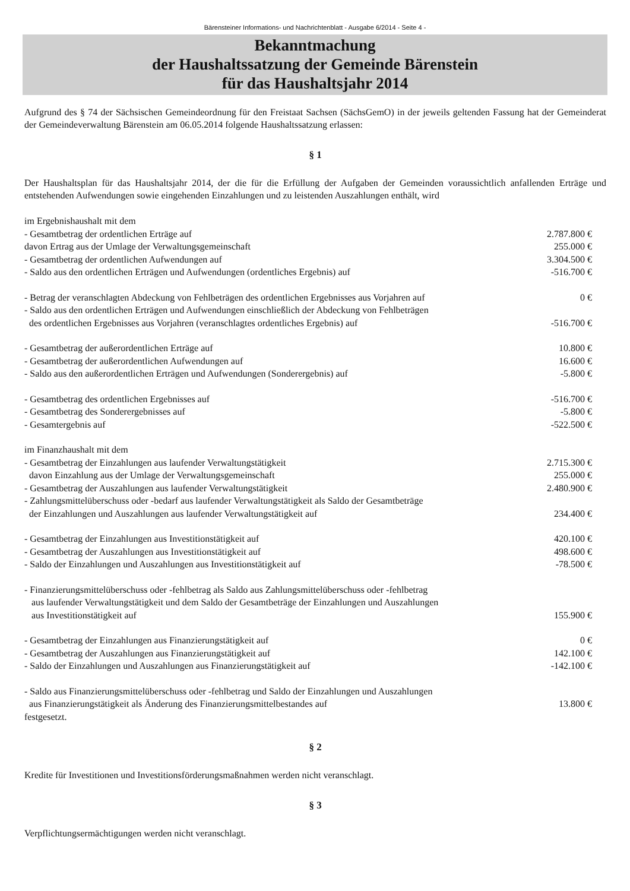Bärensteiner Informations- und Nachrichtenblatt - Ausgabe 6/2014 - Seite 4 -
Bekanntmachung
der Haushaltssatzung der Gemeinde Bärenstein
für das Haushaltsjahr 2014
Aufgrund des § 74 der Sächsischen Gemeindeordnung für den Freistaat Sachsen (SächsGemO) in der jeweils geltenden Fassung hat der Gemeinderat der Gemeindeverwaltung Bärenstein am 06.05.2014 folgende Haushaltssatzung erlassen:
§ 1
Der Haushaltsplan für das Haushaltsjahr 2014, der die für die Erfüllung der Aufgaben der Gemeinden voraussichtlich anfallenden Erträge und entstehenden Aufwendungen sowie eingehenden Einzahlungen und zu leistenden Auszahlungen enthält, wird
| im Ergebnishaushalt mit dem | |
| - Gesamtbetrag der ordentlichen Erträge auf | 2.787.800 € |
| davon Ertrag aus der Umlage der Verwaltungsgemeinschaft | 255.000 € |
| - Gesamtbetrag der ordentlichen Aufwendungen auf | 3.304.500 € |
| - Saldo aus den ordentlichen Erträgen und Aufwendungen (ordentliches Ergebnis) auf | -516.700 € |
| - Betrag der veranschlagten Abdeckung von Fehlbeträgen des ordentlichen Ergebnisses aus Vorjahren auf | 0 € |
| - Saldo aus den ordentlichen Erträgen und Aufwendungen einschließlich der Abdeckung von Fehlbeträgen des ordentlichen Ergebnisses aus Vorjahren (veranschlagtes ordentliches Ergebnis) auf | -516.700 € |
| - Gesamtbetrag der außerordentlichen Erträge auf | 10.800 € |
| - Gesamtbetrag der außerordentlichen Aufwendungen auf | 16.600 € |
| - Saldo aus den außerordentlichen Erträgen und Aufwendungen (Sonderergebnis) auf | -5.800 € |
| - Gesamtbetrag des ordentlichen Ergebnisses auf | -516.700 € |
| - Gesamtbetrag des Sonderergebnisses auf | -5.800 € |
| - Gesamtergebnis auf | -522.500 € |
| im Finanzhaushalt mit dem | |
| - Gesamtbetrag der Einzahlungen aus laufender Verwaltungstätigkeit | 2.715.300 € |
| davon Einzahlung aus der Umlage der Verwaltungsgemeinschaft | 255.000 € |
| - Gesamtbetrag der Auszahlungen aus laufender Verwaltungstätigkeit | 2.480.900 € |
| - Zahlungsmittelüberschuss oder -bedarf aus laufender Verwaltungstätigkeit als Saldo der Gesamtbeträge der Einzahlungen und Auszahlungen aus laufender Verwaltungstätigkeit auf | 234.400 € |
| - Gesamtbetrag der Einzahlungen aus Investitionstätigkeit auf | 420.100 € |
| - Gesamtbetrag der Auszahlungen aus Investitionstätigkeit auf | 498.600 € |
| - Saldo der Einzahlungen und Auszahlungen aus Investitionstätigkeit auf | -78.500 € |
| - Finanzierungsmittelüberschuss oder -fehlbetrag als Saldo aus Zahlungsmittelüberschuss oder -fehlbetrag aus laufender Verwaltungstätigkeit und dem Saldo der Gesamtbeträge der Einzahlungen und Auszahlungen aus Investitionstätigkeit auf | 155.900 € |
| - Gesamtbetrag der Einzahlungen aus Finanzierungstätigkeit auf | 0 € |
| - Gesamtbetrag der Auszahlungen aus Finanzierungstätigkeit auf | 142.100 € |
| - Saldo der Einzahlungen und Auszahlungen aus Finanzierungstätigkeit auf | -142.100 € |
| - Saldo aus Finanzierungsmittelüberschuss oder -fehlbetrag und Saldo der Einzahlungen und Auszahlungen aus Finanzierungstätigkeit als Änderung des Finanzierungsmittelbestandes auf | 13.800 € |
| festgesetzt. | |
§ 2
Kredite für Investitionen und Investitionsförderungsmaßnahmen werden nicht veranschlagt.
§ 3
Verpflichtungsermächtigungen werden nicht veranschlagt.